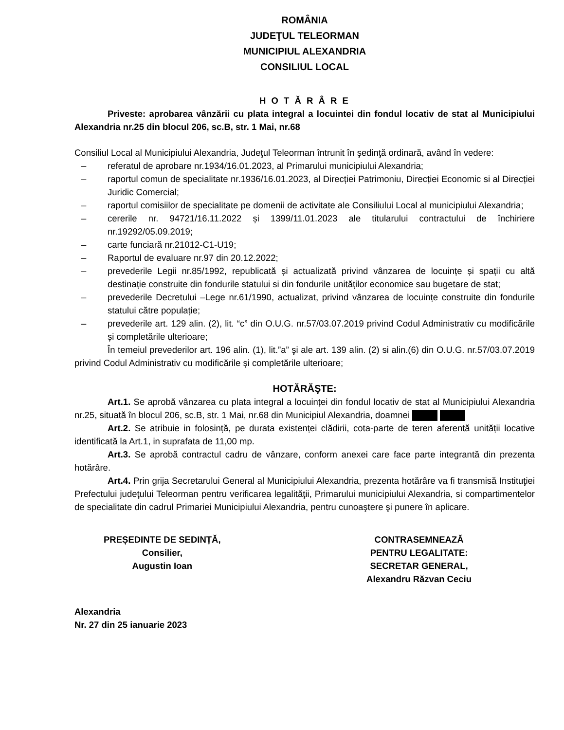ROMÂNIA
JUDEŢUL TELEORMAN
MUNICIPIUL ALEXANDRIA
CONSILIUL LOCAL
H O T Ă R Â R E
Priveste: aprobarea vânzării cu plata integral a locuintei din fondul locativ de stat al Municipiului Alexandria nr.25 din blocul 206, sc.B, str. 1 Mai, nr.68
Consiliul Local al Municipiului Alexandria, Judeţul Teleorman întrunit în şedinţă ordinară, având în vedere:
– referatul de aprobare nr.1934/16.01.2023, al Primarului municipiului Alexandria;
– raportul comun de specialitate nr.1936/16.01.2023, al Direcției Patrimoniu, Direcției Economic si al Direcției Juridic Comercial;
– raportul comisiilor de specialitate pe domenii de activitate ale Consiliului Local al municipiului Alexandria;
– cererile nr. 94721/16.11.2022 și 1399/11.01.2023 ale titularului contractului de închiriere nr.19292/05.09.2019;
– carte funciară nr.21012-C1-U19;
– Raportul de evaluare nr.97 din 20.12.2022;
– prevederile Legii nr.85/1992, republicată și actualizată privind vânzarea de locuințe și spații cu altă destinație construite din fondurile statului si din fondurile unităților economice sau bugetare de stat;
– prevederile Decretului –Lege nr.61/1990, actualizat, privind vânzarea de locuințe construite din fondurile statului către populație;
– prevederile art. 129 alin. (2), lit. “c” din O.U.G. nr.57/03.07.2019 privind Codul Administrativ cu modificările și completările ulterioare;
În temeiul prevederilor art. 196 alin. (1), lit.”a” şi ale art. 139 alin. (2) si alin.(6) din O.U.G. nr.57/03.07.2019 privind Codul Administrativ cu modificările și completările ulterioare;
HOTĂRĂŞTE:
Art.1. Se aprobă vânzarea cu plata integral a locuinței din fondul locativ de stat al Municipiului Alexandria nr.25, situată în blocul 206, sc.B, str. 1 Mai, nr.68 din Municipiul Alexandria, doamnei
Art.2. Se atribuie in folosință, pe durata existenței clădirii, cota-parte de teren aferentă unității locative identificată la Art.1, in suprafata de 11,00 mp.
Art.3. Se aprobă contractul cadru de vânzare, conform anexei care face parte integrantă din prezenta hotărâre.
Art.4. Prin grija Secretarului General al Municipiului Alexandria, prezenta hotărâre va fi transmisă Instituţiei Prefectului judeţului Teleorman pentru verificarea legalităţii, Primarului municipiului Alexandria, si compartimentelor de specialitate din cadrul Primariei Municipiului Alexandria, pentru cunoaştere şi punere în aplicare.
PREȘEDINTE DE SEDINȚĂ,
Consilier,
Augustin Ioan
CONTRASEMNEAZĂ
PENTRU LEGALITATE:
SECRETAR GENERAL,
Alexandru Răzvan Ceciu
Alexandria
Nr. 27 din 25 ianuarie 2023